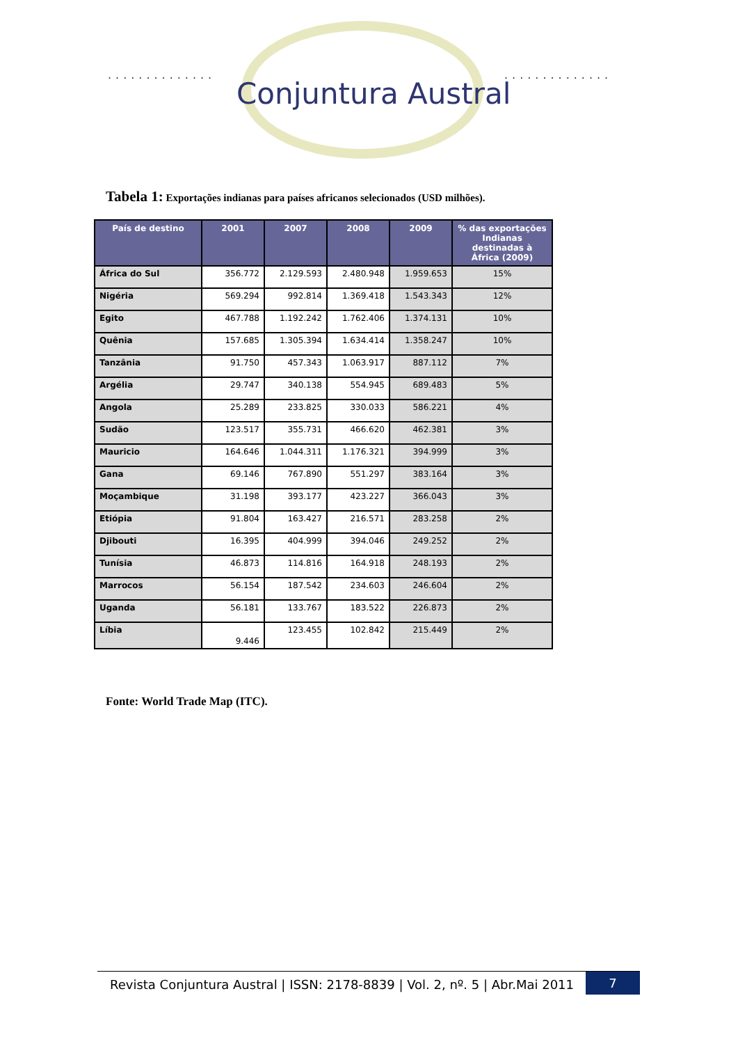.............. ..............
Conjuntura Austral
Tabela 1: Exportações indianas para países africanos selecionados (USD milhões).
| País de destino | 2001 | 2007 | 2008 | 2009 | % das exportações Indianas destinadas à África (2009) |
| --- | --- | --- | --- | --- | --- |
| África do Sul | 356.772 | 2.129.593 | 2.480.948 | 1.959.653 | 15% |
| Nigéria | 569.294 | 992.814 | 1.369.418 | 1.543.343 | 12% |
| Egito | 467.788 | 1.192.242 | 1.762.406 | 1.374.131 | 10% |
| Quênia | 157.685 | 1.305.394 | 1.634.414 | 1.358.247 | 10% |
| Tanzânia | 91.750 | 457.343 | 1.063.917 | 887.112 | 7% |
| Argélia | 29.747 | 340.138 | 554.945 | 689.483 | 5% |
| Angola | 25.289 | 233.825 | 330.033 | 586.221 | 4% |
| Sudão | 123.517 | 355.731 | 466.620 | 462.381 | 3% |
| Mauricio | 164.646 | 1.044.311 | 1.176.321 | 394.999 | 3% |
| Gana | 69.146 | 767.890 | 551.297 | 383.164 | 3% |
| Moçambique | 31.198 | 393.177 | 423.227 | 366.043 | 3% |
| Etiópia | 91.804 | 163.427 | 216.571 | 283.258 | 2% |
| Djibouti | 16.395 | 404.999 | 394.046 | 249.252 | 2% |
| Tunísia | 46.873 | 114.816 | 164.918 | 248.193 | 2% |
| Marrocos | 56.154 | 187.542 | 234.603 | 246.604 | 2% |
| Uganda | 56.181 | 133.767 | 183.522 | 226.873 | 2% |
| Líbia | 9.446 | 123.455 | 102.842 | 215.449 | 2% |
Fonte: World Trade Map (ITC).
Revista Conjuntura Austral | ISSN: 2178-8839 | Vol. 2, nº. 5 | Abr.Mai 2011
7